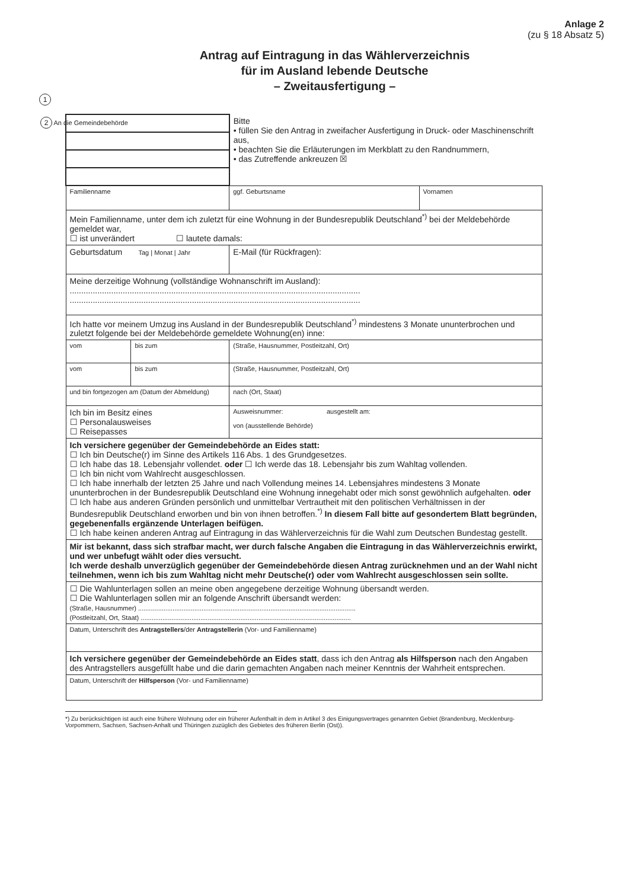Anlage 2
(zu § 18 Absatz 5)
Antrag auf Eintragung in das Wählerverzeichnis
für im Ausland lebende Deutsche
– Zweitausfertigung –
1
| 2 An die Gemeindebehörde | | Bitte • füllen Sie den Antrag in zweifacher Ausfertigung in Druck- oder Maschinenschrift aus, • beachten Sie die Erläuterungen im Merkblatt zu den Randnummern, • das Zutreffende ankreuzen ☒ | |
| Familienname | | ggf. Geburtsname | Vornamen |
| Mein Familienname, unter dem ich zuletzt für eine Wohnung in der Bundesrepublik Deutschland<sup>*)</sup> bei der Meldebehörde gemeldet war, ☐ ist unverändert ☐ lautete damals: | | | |
| Geburtsdatum Tag / Monat / Jahr | | E-Mail (für Rückfragen): | |
| Meine derzeitige Wohnung (vollständige Wohnanschrift im Ausland): .............................................................................................................................. .............................................................................................................................. | | | |
| Ich hatte vor meinem Umzug ins Ausland in der Bundesrepublik Deutschland<sup>*)</sup> mindestens 3 Monate ununterbrochen und zuletzt folgende bei der Meldebehörde gemeldete Wohnung(en) inne: | | | |
| vom | bis zum | (Straße, Hausnummer, Postleitzahl, Ort) | |
| vom | bis zum | (Straße, Hausnummer, Postleitzahl, Ort) | |
| und bin fortgezogen am (Datum der Abmeldung) | | nach (Ort, Staat) | |
| Ich bin im Besitz eines ☐ Personalausweises ☐ Reisepasses | | Ausweisnummer: ausgestellt am: von (ausstellende Behörde) | |
| Ich versichere gegenüber der Gemeindebehörde an Eides statt: ☐ Ich bin Deutsche(r) im Sinne des Artikels 116 Abs. 1 des Grundgesetzes. ☐ Ich habe das 18. Lebensjahr vollendet. oder ☐ Ich werde das 18. Lebensjahr bis zum Wahltag vollenden. ☐ Ich bin nicht vom Wahlrecht ausgeschlossen. ☐ Ich habe innerhalb der letzten 25 Jahre und nach Vollendung meines 14. Lebensjahres mindestens 3 Monate ununterbrochen in der Bundesrepublik Deutschland eine Wohnung innegehabt oder mich sonst gewöhnlich aufgehalten. oder ☐ Ich habe aus anderen Gründen persönlich und unmittelbar Vertrautheit mit den politischen Verhältnissen in der Bundesrepublik Deutschland erworben und bin von ihnen betroffen.<sup>*)</sup> In diesem Fall bitte auf gesondertem Blatt begründen, gegebenenfalls ergänzende Unterlagen beifügen. ☐ Ich habe keinen anderen Antrag auf Eintragung in das Wählerverzeichnis für die Wahl zum Deutschen Bundestag gestellt. | | | |
| Mir ist bekannt, dass sich strafbar macht, wer durch falsche Angaben die Eintragung in das Wählerverzeichnis erwirkt, und wer unbefugt wählt oder dies versucht. Ich werde deshalb unverzüglich gegenüber der Gemeindebehörde diesen Antrag zurücknehmen und an der Wahl nicht teilnehmen, wenn ich bis zum Wahltag nicht mehr Deutsche(r) oder vom Wahlrecht ausgeschlossen sein sollte. | | | |
| ☐ Die Wahlunterlagen sollen an meine oben angegebene derzeitige Wohnung übersandt werden. ☐ Die Wahlunterlagen sollen mir an folgende Anschrift übersandt werden: (Straße, Hausnummer) ........................................................................................................................ (Postleitzahl, Ort, Staat) .................................................................................................................... | | | |
| Datum, Unterschrift des Antragstellers /der Antragstellerin (Vor- und Familienname) | | | |
| Ich versichere gegenüber der Gemeindebehörde an Eides statt , dass ich den Antrag als Hilfsperson nach den Angaben des Antragstellers ausgefüllt habe und die darin gemachten Angaben nach meiner Kenntnis der Wahrheit entsprechen. | | | |
| Datum, Unterschrift der Hilfsperson (Vor- und Familienname) | | | |
*) Zu berücksichtigen ist auch eine frühere Wohnung oder ein früherer Aufenthalt in dem in Artikel 3 des Einigungsvertrages genannten Gebiet (Brandenburg, Mecklenburg-Vorpommern, Sachsen, Sachsen-Anhalt und Thüringen zuzüglich des Gebietes des früheren Berlin (Ost)).